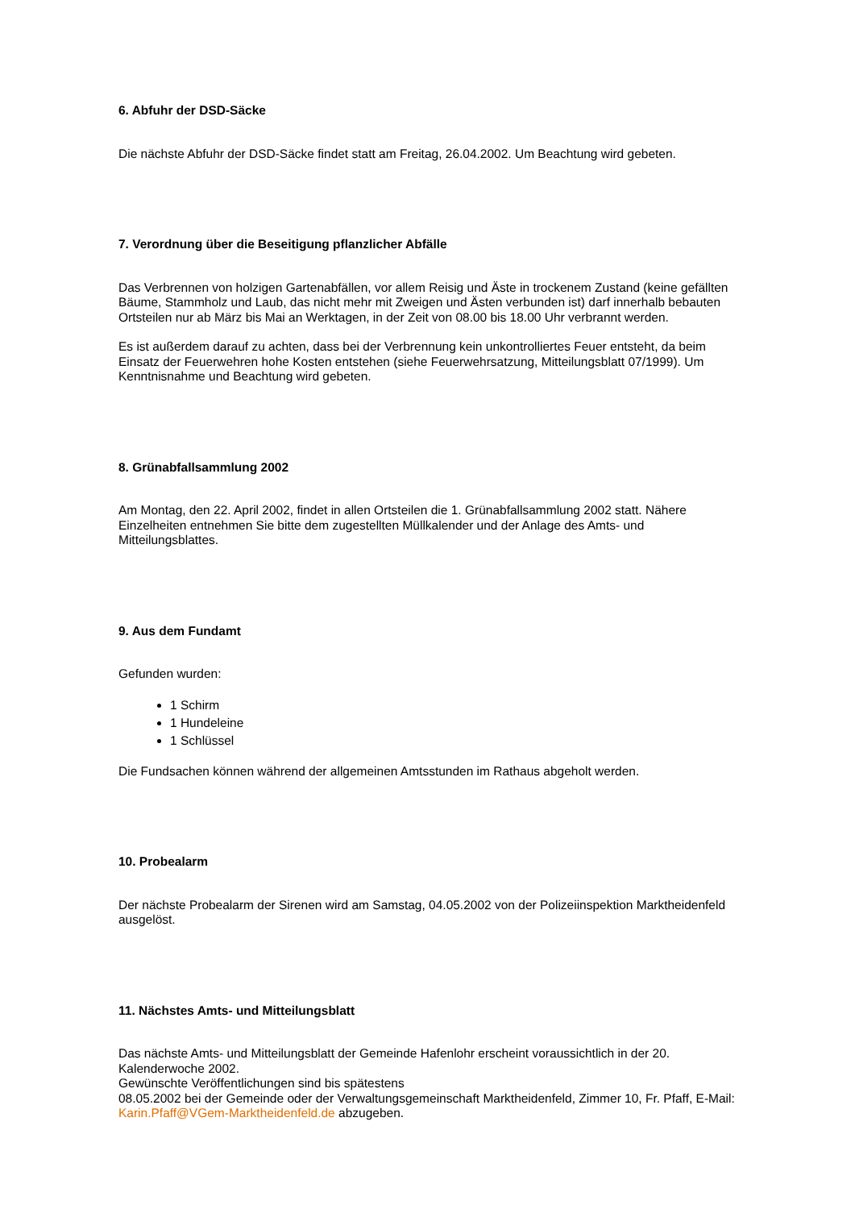6. Abfuhr der DSD-Säcke
Die nächste Abfuhr der DSD-Säcke findet statt am Freitag, 26.04.2002. Um Beachtung wird gebeten.
7. Verordnung über die Beseitigung pflanzlicher Abfälle
Das Verbrennen von holzigen Gartenabfällen, vor allem Reisig und Äste in trockenem Zustand (keine gefällten Bäume, Stammholz und Laub, das nicht mehr mit Zweigen und Ästen verbunden ist) darf innerhalb bebauten Ortsteilen nur ab März bis Mai an Werktagen, in der Zeit von 08.00 bis 18.00 Uhr verbrannt werden.
Es ist außerdem darauf zu achten, dass bei der Verbrennung kein unkontrolliertes Feuer entsteht, da beim Einsatz der Feuerwehren hohe Kosten entstehen (siehe Feuerwehrsatzung, Mitteilungsblatt 07/1999). Um Kenntnisnahme und Beachtung wird gebeten.
8. Grünabfallsammlung 2002
Am Montag, den 22. April 2002, findet in allen Ortsteilen die 1. Grünabfallsammlung 2002 statt. Nähere Einzelheiten entnehmen Sie bitte dem zugestellten Müllkalender und der Anlage des Amts- und Mitteilungsblattes.
9. Aus dem Fundamt
Gefunden wurden:
1 Schirm
1 Hundeleine
1 Schlüssel
Die Fundsachen können während der allgemeinen Amtsstunden im Rathaus abgeholt werden.
10. Probealarm
Der nächste Probealarm der Sirenen wird am Samstag, 04.05.2002 von der Polizeiinspektion Marktheidenfeld ausgelöst.
11. Nächstes Amts- und Mitteilungsblatt
Das nächste Amts- und Mitteilungsblatt der Gemeinde Hafenlohr erscheint voraussichtlich in der 20. Kalenderwoche 2002.
Gewünschte Veröffentlichungen sind bis spätestens
08.05.2002 bei der Gemeinde oder der Verwaltungsgemeinschaft Marktheidenfeld, Zimmer 10, Fr. Pfaff, E-Mail: Karin.Pfaff@VGem-Marktheidenfeld.de abzugeben.